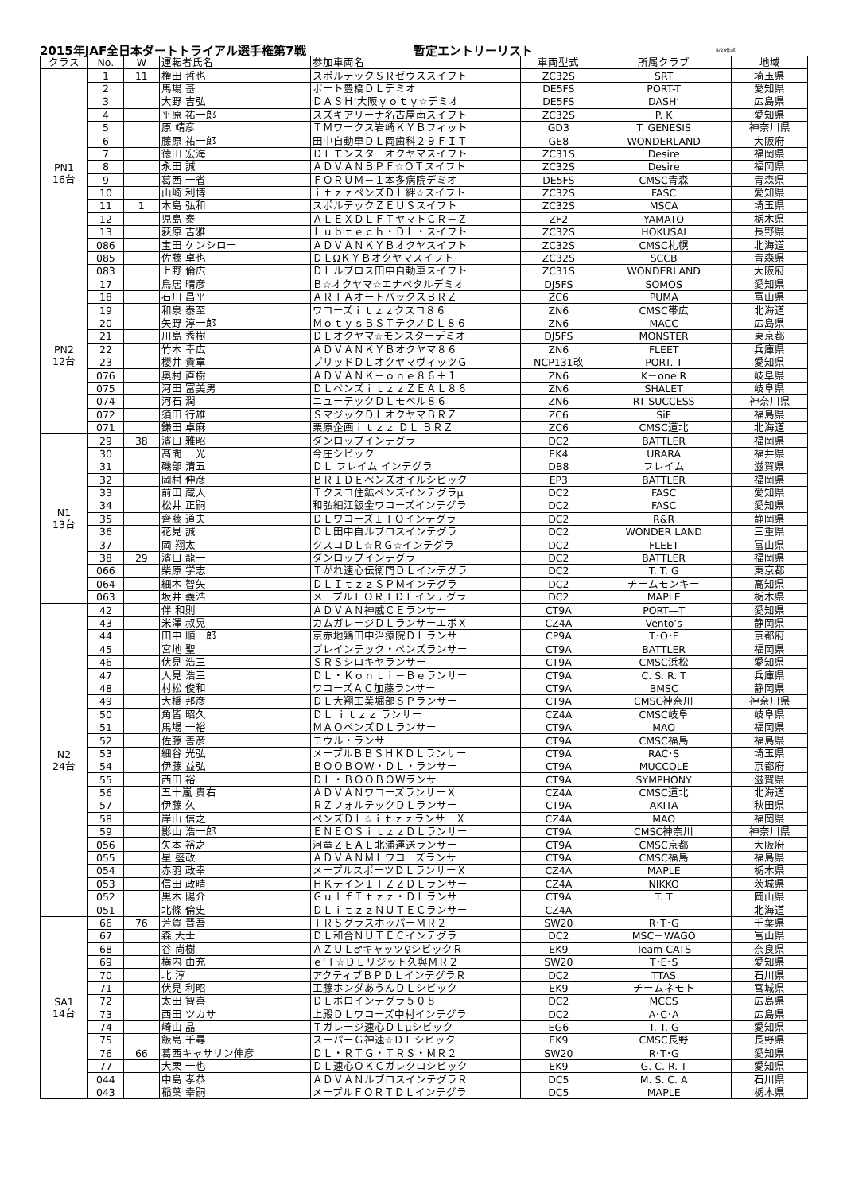2015年JAF全日本ダートトライアル選手権第7戦 暫定エントリーリスト 8/20作成
| クラス | No. | W | 運転者氏名 | 参加車両名 | 車両型式 | 所属クラブ | 地域 |
| --- | --- | --- | --- | --- | --- | --- | --- |
| PN1 16台 | 1 | 11 | 権田 哲也 | スポルテックＳＲゼウススイフト | ZC32S | SRT | 埼玉県 |
| | 2 | | 馬場 基 | ポート豊橋ＤＬデミオ | DE5FS | PORT-T | 愛知県 |
| | 3 | | 大野 吉弘 | ＤＡＳＨ’大阪ｙｏｔｙ☆デミオ | DE5FS | DASH’ | 広島県 |
| | 4 | | 平原 祐一郎 | スズキアリーナ名古屋南スイフト | ZC32S | P. K | 愛知県 |
| | 5 | | 原 靖彦 | ＴＭワークス岩崎ＫＹＢフィット | GD3 | T. GENESIS | 神奈川県 |
| | 6 | | 藤原 祐一郎 | 田中自動車ＤＬ岡歯科２９ＦＩＴ | GE8 | WONDERLAND | 大阪府 |
| | 7 | | 徳田 宏海 | ＤＬモンスターオクヤマスイフト | ZC31S | Desire | 福岡県 |
| | 8 | | 永田 誠 | ＡＤＶＡＮＢＰＦ☆ＯＴスイフト | ZC32S | Desire | 福岡県 |
| | 9 | | 葛西 一省 | ＦＯＲＵＭ－１本多病院デミオ | DE5FS | CMSC青森 | 青森県 |
| | 10 | | 山崎 利博 | ｉｔｚｚペンズＤＬ絆☆スイフト | ZC32S | FASC | 愛知県 |
| | 11 | 1 | 木島 弘和 | スポルテックＺＥＵＳスイフト | ZC32S | MSCA | 埼玉県 |
| | 12 | | 児島 泰 | ＡＬＥＸＤＬＦＴヤマトＣＲ－Ｚ | ZF2 | YAMATO | 栃木県 |
| | 13 | | 荻原 吉雅 | Ｌｕｂｔｅｃｈ・ＤＬ・スイフト | ZC32S | HOKUSAI | 長野県 |
| | 086 | | 宝田 ケンシロー | ＡＤＶＡＮＫＹＢオクヤスイフト | ZC32S | CMSC札幌 | 北海道 |
| | 085 | | 佐藤 卓也 | ＤＬΩＫＹＢオクヤマスイフト | ZC32S | SCCB | 青森県 |
| | 083 | | 上野 倫広 | ＤＬルブロス田中自動車スイフト | ZC31S | WONDERLAND | 大阪府 |
| PN2 12台 | 17 | | 鳥居 晴彦 | Ｂ☆オクヤマ☆エナペタルデミオ | DJ5FS | SOMOS | 愛知県 |
| | 18 | | 石川 昌平 | ＡＲＴＡオートバックスＢＲＺ | ZC6 | PUMA | 富山県 |
| | 19 | | 和泉 泰至 | ワコーズｉｔｚｚクスコ８６ | ZN6 | CMSC帯広 | 北海道 |
| | 20 | | 矢野 淳一郎 | ＭｏｔｙｓＢＳＴテクノＤＬ８６ | ZN6 | MACC | 広島県 |
| | 21 | | 川島 秀樹 | ＤＬオクヤマ☆モンスターデミオ | DJ5FS | MONSTER | 東京都 |
| | 22 | | 竹本 幸広 | ＡＤＶＡＮＫＹＢオクヤマ８６ | ZN6 | FLEET | 兵庫県 |
| | 23 | | 櫻井 貴章 | ブリッドＤＬオクヤマヴィッツＧ | NCP131改 | PORT. T | 愛知県 |
| | 076 | | 奥村 直樹 | ＡＤＶＡＮＫ－ｏｎｅ８６＋１ | ZN6 | K－one R | 岐阜県 |
| | 075 | | 河田 富美男 | ＤＬペンズｉｔｚｚＺＥＡＬ８６ | ZN6 | SHALET | 岐阜県 |
| | 074 | | 河石 潤 | ニューテックＤＬモベル８６ | ZN6 | RT SUCCESS | 神奈川県 |
| | 072 | | 須田 行雄 | ＳマジックＤＬオクヤマＢＲＺ | ZC6 | SiF | 福島県 |
| | 071 | | 鎌田 卓麻 | 栗原企画ｉｔｚｚ ＤＬ ＢＲＺ | ZC6 | CMSC道北 | 北海道 |
| N1 13台 | 29 | 38 | 濱口 雅昭 | ダンロップインテグラ | DC2 | BATTLER | 福岡県 |
| | 30 | | 髙間 一光 | 今庄シビック | EK4 | URARA | 福井県 |
| | 31 | | 磯部 清五 | ＤＬ フレイム インテグラ | DB8 | フレイム | 滋賀県 |
| | 32 | | 岡村 伸彦 | ＢＲＩＤＥペンズオイルシビック | EP3 | BATTLER | 福岡県 |
| | 33 | | 前田 蔵人 | Ｔクスコ住鉱ペンズインテグラμ | DC2 | FASC | 愛知県 |
| | 34 | | 松井 正嗣 | 和弘細江鈑金ワコーズインテグラ | DC2 | FASC | 愛知県 |
| | 35 | | 齊藤 道夫 | ＤＬワコーズＩＴＯインテグラ | DC2 | R&R | 静岡県 |
| | 36 | | 花見 誠 | ＤＬ田中自ルブロスインテグラ | DC2 | WONDER LAND | 三重県 |
| | 37 | | 岡 翔太 | クスコＤＬ☆ＲＧ☆インテグラ | DC2 | FLEET | 富山県 |
| | 38 | 29 | 濱口 龍一 | ダンロップインテグラ | DC2 | BATTLER | 福岡県 |
| | 066 | | 柴原 学志 | Ｔがれ速心伝衛門ＤＬインテグラ | DC2 | T. T. G | 東京都 |
| | 064 | | 細木 智矢 | ＤＬＩｔｚｚＳＰＭインテグラ | DC2 | チームモンキー | 高知県 |
| | 063 | | 坂井 義浩 | メープルＦＯＲＴＤＬインテグラ | DC2 | MAPLE | 栃木県 |
| N2 24台 | 42 | | 伴 和則 | ＡＤＶＡＮ神威ＣＥランサー | CT9A | PORT―T | 愛知県 |
| | 43 | | 米澤 叔晃 | カムガレージＤＬランサーエボＸ | CZ4A | Vento’s | 静岡県 |
| | 44 | | 田中 順一郎 | 京赤地鶏田中治療院ＤＬランサー | CP9A | T･O･F | 京都府 |
| | 45 | | 宮地 聖 | ブレインテック・ペンズランサー | CT9A | BATTLER | 福岡県 |
| | 46 | | 伏見 浩三 | ＳＲＳシロキヤランサー | CT9A | CMSC浜松 | 愛知県 |
| | 47 | | 人見 浩三 | ＤＬ・Ｋｏｎｔｉ－Ｂｅランサー | CT9A | C. S. R. T | 兵庫県 |
| | 48 | | 村松 俊和 | ワコーズＡＣ加藤ランサー | CT9A | BMSC | 静岡県 |
| | 49 | | 大橋 邦彦 | ＤＬ大翔工業堀部ＳＰランサー | CT9A | CMSC神奈川 | 神奈川県 |
| | 50 | | 角皆 昭久 | ＤＬ ｉｔｚｚ ランサー | CZ4A | CMSC岐阜 | 岐阜県 |
| | 51 | | 馬場 一裕 | ＭＡＯペンズＤＬランサー | CT9A | MAO | 福岡県 |
| | 52 | | 佐藤 善彦 | モウル・ランサー | CT9A | CMSC福島 | 福島県 |
| | 53 | | 細谷 光弘 | メープルＢＢＳＨＫＤＬランサー | CT9A | RAC･S | 埼玉県 |
| | 54 | | 伊藤 益弘 | ＢＯＯＢＯＷ・ＤＬ・ランサー | CT9A | MUCCOLE | 京都府 |
| | 55 | | 西田 裕一 | ＤＬ・ＢＯＯＢＯＷランサー | CT9A | SYMPHONY | 滋賀県 |
| | 56 | | 五十嵐 貴右 | ＡＤＶＡＮワコーズランサーＸ | CZ4A | CMSC道北 | 北海道 |
| | 57 | | 伊藤 久 | ＲＺフォルテックＤＬランサー | CT9A | AKITA | 秋田県 |
| | 58 | | 岸山 信之 | ペンズＤＬ☆ｉｔｚｚランサーＸ | CZ4A | MAO | 福岡県 |
| | 59 | | 影山 浩一郎 | ＥＮＥＯＳｉｔｚｚＤＬランサー | CT9A | CMSC神奈川 | 神奈川県 |
| | 056 | | 矢本 裕之 | 河童ＺＥＡＬ北浦運送ランサー | CT9A | CMSC京都 | 大阪府 |
| | 055 | | 星 盛政 | ＡＤＶＡＮＭＬワコーズランサー | CT9A | CMSC福島 | 福島県 |
| | 054 | | 赤羽 政幸 | メープルスポーツＤＬランサーＸ | CZ4A | MAPLE | 栃木県 |
| | 053 | | 信田 政晴 | ＨＫテインＩＴＺＺＤＬランサー | CZ4A | NIKKO | 茨城県 |
| | 052 | | 黒木 陽介 | ＧｕｌｆＩｔｚｚ・ＤＬランサー | CT9A | T. T | 岡山県 |
| | 051 | | 北條 倫史 | ＤＬｉｔｚｚＮＵＴＥＣランサー | CZ4A | ― | 北海道 |
| SA1 14台 | 66 | 76 | 芳賀 晋吾 | ＴＲＳグラスホッパーＭＲ２ | SW20 | R･T･G | 千葉県 |
| | 67 | | 森 大士 | ＤＬ和合ＮＵＴＥＣインテグラ | DC2 | MSC－WAGO | 富山県 |
| | 68 | | 谷 尚樹 | ＡＺＵＬ♂キャッツ♀シビックＲ | EK9 | Team CATS | 奈良県 |
| | 69 | | 横内 由充 | ｅ’Ｔ☆ＤＬリジット久與ＭＲ２ | SW20 | T･E･S | 愛知県 |
| | 70 | | 北 淳 | アクティブＢＰＤＬインテグラＲ | DC2 | TTAS | 石川県 |
| | 71 | | 伏見 利昭 | 工藤ホンダあうんＤＬシビック | EK9 | チームネモト | 宮城県 |
| | 72 | | 太田 智喜 | ＤＬボロインテグラ５０８ | DC2 | MCCS | 広島県 |
| | 73 | | 西田 ツカサ | 上殿ＤＬワコーズ中村インテグラ | DC2 | A･C･A | 広島県 |
| | 74 | | 崎山 晶 | Ｔガレージ速心ＤＬμシビック | EG6 | T. T. G | 愛知県 |
| | 75 | | 飯島 千尋 | スーパーＧ神速☆ＤＬシビック | EK9 | CMSC長野 | 長野県 |
| | 76 | 66 | 葛西キャサリン伸彦 | ＤＬ・ＲＴＧ・ＴＲＳ・ＭＲ２ | SW20 | R･T･G | 愛知県 |
| | 77 | | 大栗 一也 | ＤＬ速心ＯＫＣガレクロシビック | EK9 | G. C. R. T | 愛知県 |
| | 044 | | 中島 孝恭 | ＡＤＶＡＮルブロスインテグラＲ | DC5 | M. S. C. A | 石川県 |
| | 043 | | 稲葉 幸嗣 | メープルＦＯＲＴＤＬインテグラ | DC5 | MAPLE | 栃木県 |